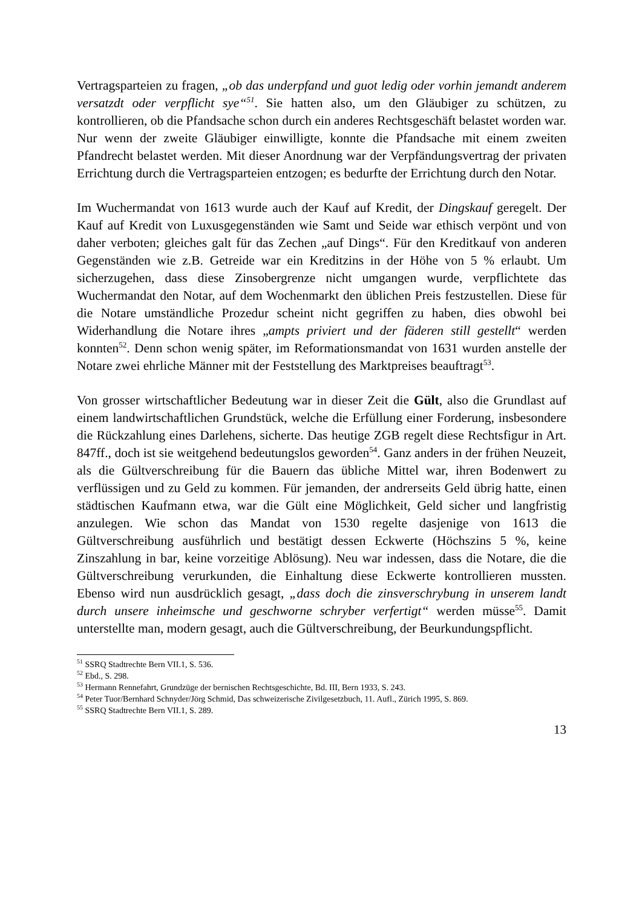Vertragsparteien zu fragen, „ob das underpfand und guot ledig oder vorhin jemandt anderem versatzdt oder verpflicht sye“<sup>51</sup>. Sie hatten also, um den Gläubiger zu schützen, zu kontrollieren, ob die Pfandsache schon durch ein anderes Rechtsgeschäft belastet worden war. Nur wenn der zweite Gläubiger einwilligte, konnte die Pfandsache mit einem zweiten Pfandrecht belastet werden. Mit dieser Anordnung war der Verpfändungsvertrag der privaten Errichtung durch die Vertragsparteien entzogen; es bedurfte der Errichtung durch den Notar.
Im Wuchermandat von 1613 wurde auch der Kauf auf Kredit, der Dingskauf geregelt. Der Kauf auf Kredit von Luxusgegenständen wie Samt und Seide war ethisch verpönt und von daher verboten; gleiches galt für das Zechen „auf Dings“. Für den Kreditkauf von anderen Gegenständen wie z.B. Getreide war ein Kreditzins in der Höhe von 5 % erlaubt. Um sicherzugehen, dass diese Zinsobergrenze nicht umgangen wurde, verpflichtete das Wuchermandat den Notar, auf dem Wochenmarkt den üblichen Preis festzustellen. Diese für die Notare umständliche Prozedur scheint nicht gegriffen zu haben, dies obwohl bei Widerhandlung die Notare ihres „ampts priviert und der fäderen still gestellt“ werden konnten<sup>52</sup>. Denn schon wenig später, im Reformationsmandat von 1631 wurden anstelle der Notare zwei ehrliche Männer mit der Feststellung des Marktpreises beauftragt<sup>53</sup>.
Von grosser wirtschaftlicher Bedeutung war in dieser Zeit die Gült, also die Grundlast auf einem landwirtschaftlichen Grundstück, welche die Erfüllung einer Forderung, insbesondere die Rückzahlung eines Darlehens, sicherte. Das heutige ZGB regelt diese Rechtsfigur in Art. 847ff., doch ist sie weitgehend bedeutungslos geworden<sup>54</sup>. Ganz anders in der frühen Neuzeit, als die Gültverschreibung für die Bauern das übliche Mittel war, ihren Bodenwert zu verflüssigen und zu Geld zu kommen. Für jemanden, der andrerseits Geld übrig hatte, einen städtischen Kaufmann etwa, war die Gült eine Möglichkeit, Geld sicher und langfristig anzulegen. Wie schon das Mandat von 1530 regelte dasjenige von 1613 die Gültverschreibung ausführlich und bestätigt dessen Eckwerte (Höchszins 5 %, keine Zinszahlung in bar, keine vorzeitige Ablösung). Neu war indessen, dass die Notare, die die Gültverschreibung verurkunden, die Einhaltung diese Eckwerte kontrollieren mussten. Ebenso wird nun ausdrücklich gesagt, „dass doch die zinsverschrybung in unserem landt durch unsere inheimsche und geschworne schryber verfertigt“ werden müsse<sup>55</sup>. Damit unterstellte man, modern gesagt, auch die Gültverschreibung, der Beurkundungspflicht.
<sup>51</sup> SSRQ Stadtrechte Bern VII.1, S. 536.
<sup>52</sup> Ebd., S. 298.
<sup>53</sup> Hermann Rennefahrt, Grundzüge der bernischen Rechtsgeschichte, Bd. III, Bern 1933, S. 243.
<sup>54</sup> Peter Tuor/Bernhard Schnyder/Jörg Schmid, Das schweizerische Zivilgesetzbuch, 11. Aufl., Zürich 1995, S. 869.
<sup>55</sup> SSRQ Stadtrechte Bern VII.1, S. 289.
13